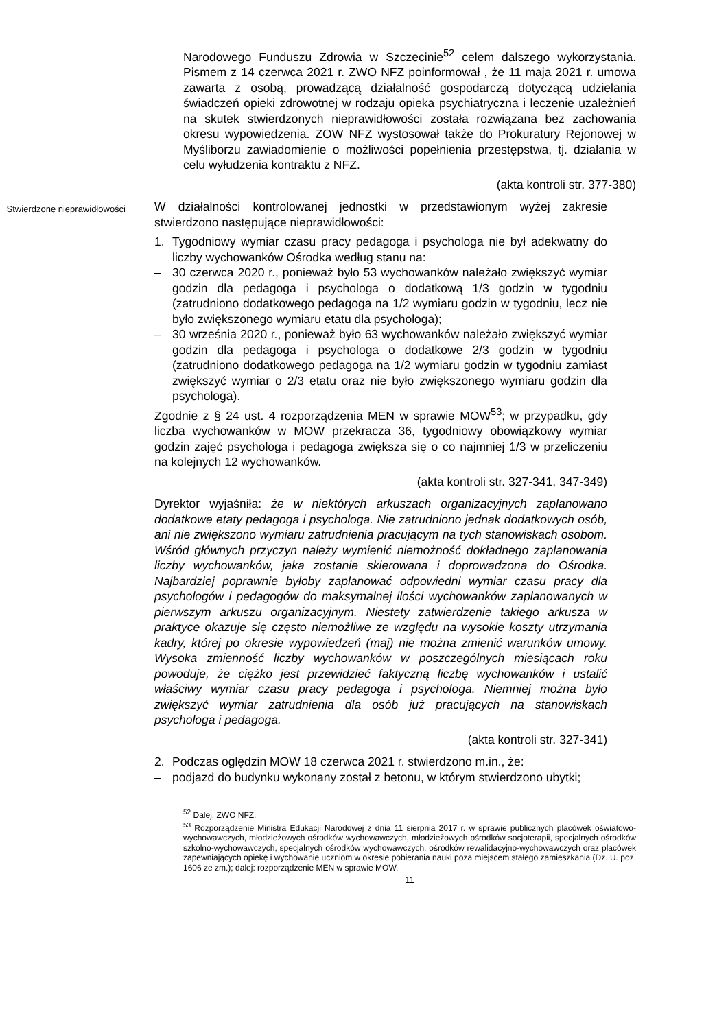Narodowego Funduszu Zdrowia w Szczecinie<sup>52</sup> celem dalszego wykorzystania. Pismem z 14 czerwca 2021 r. ZWO NFZ poinformował , że 11 maja 2021 r. umowa zawarta z osobą, prowadzącą działalność gospodarczą dotyczącą udzielania świadczeń opieki zdrowotnej w rodzaju opieka psychiatryczna i leczenie uzależnień na skutek stwierdzonych nieprawidłowości została rozwiązana bez zachowania okresu wypowiedzenia. ZOW NFZ wystosował także do Prokuratury Rejonowej w Myśliborzu zawiadomienie o możliwości popełnienia przestępstwa, tj. działania w celu wyłudzenia kontraktu z NFZ.
(akta kontroli str. 377-380)
Stwierdzone nieprawidłowości
W działalności kontrolowanej jednostki w przedstawionym wyżej zakresie stwierdzono następujące nieprawidłowości:
1. Tygodniowy wymiar czasu pracy pedagoga i psychologa nie był adekwatny do liczby wychowanków Ośrodka według stanu na:
– 30 czerwca 2020 r., ponieważ było 53 wychowanków należało zwiększyć wymiar godzin dla pedagoga i psychologa o dodatkową 1/3 godzin w tygodniu (zatrudniono dodatkowego pedagoga na 1/2 wymiaru godzin w tygodniu, lecz nie było zwiększonego wymiaru etatu dla psychologa);
– 30 września 2020 r., ponieważ było 63 wychowanków należało zwiększyć wymiar godzin dla pedagoga i psychologa o dodatkowe 2/3 godzin w tygodniu (zatrudniono dodatkowego pedagoga na 1/2 wymiaru godzin w tygodniu zamiast zwiększyć wymiar o 2/3 etatu oraz nie było zwiększonego wymiaru godzin dla psychologa).
Zgodnie z § 24 ust. 4 rozporządzenia MEN w sprawie MOW<sup>53</sup>; w przypadku, gdy liczba wychowanków w MOW przekracza 36, tygodniowy obowiązkowy wymiar godzin zajęć psychologa i pedagoga zwiększa się o co najmniej 1/3 w przeliczeniu na kolejnych 12 wychowanków.
(akta kontroli str. 327-341, 347-349)
Dyrektor wyjaśniła: że w niektórych arkuszach organizacyjnych zaplanowano dodatkowe etaty pedagoga i psychologa. Nie zatrudniono jednak dodatkowych osób, ani nie zwiększono wymiaru zatrudnienia pracującym na tych stanowiskach osobom. Wśród głównych przyczyn należy wymienić niemożność dokładnego zaplanowania liczby wychowanków, jaka zostanie skierowana i doprowadzona do Ośrodka. Najbardziej poprawnie byłoby zaplanować odpowiedni wymiar czasu pracy dla psychologów i pedagogów do maksymalnej ilości wychowanków zaplanowanych w pierwszym arkuszu organizacyjnym. Niestety zatwierdzenie takiego arkusza w praktyce okazuje się często niemożliwe ze względu na wysokie koszty utrzymania kadry, której po okresie wypowiedzeń (maj) nie można zmienić warunków umowy. Wysoka zmienność liczby wychowanków w poszczególnych miesiącach roku powoduje, że ciężko jest przewidzieć faktyczną liczbę wychowanków i ustalić właściwy wymiar czasu pracy pedagoga i psychologa. Niemniej można było zwiększyć wymiar zatrudnienia dla osób już pracujących na stanowiskach psychologa i pedagoga.
(akta kontroli str. 327-341)
2. Podczas oględzin MOW 18 czerwca 2021 r. stwierdzono m.in., że:
– podjazd do budynku wykonany został z betonu, w którym stwierdzono ubytki;
<sup>52</sup> Dalej: ZWO NFZ.
<sup>53</sup> Rozporządzenie Ministra Edukacji Narodowej z dnia 11 sierpnia 2017 r. w sprawie publicznych placówek oświatowo-wychowawczych, młodzieżowych ośrodków wychowawczych, młodzieżowych ośrodków socjoterapii, specjalnych ośrodków szkolno-wychowawczych, specjalnych ośrodków wychowawczych, ośrodków rewalidacyjno-wychowawczych oraz placówek zapewniających opiekę i wychowanie uczniom w okresie pobierania nauki poza miejscem stałego zamieszkania (Dz. U. poz. 1606 ze zm.); dalej: rozporządzenie MEN w sprawie MOW.
11